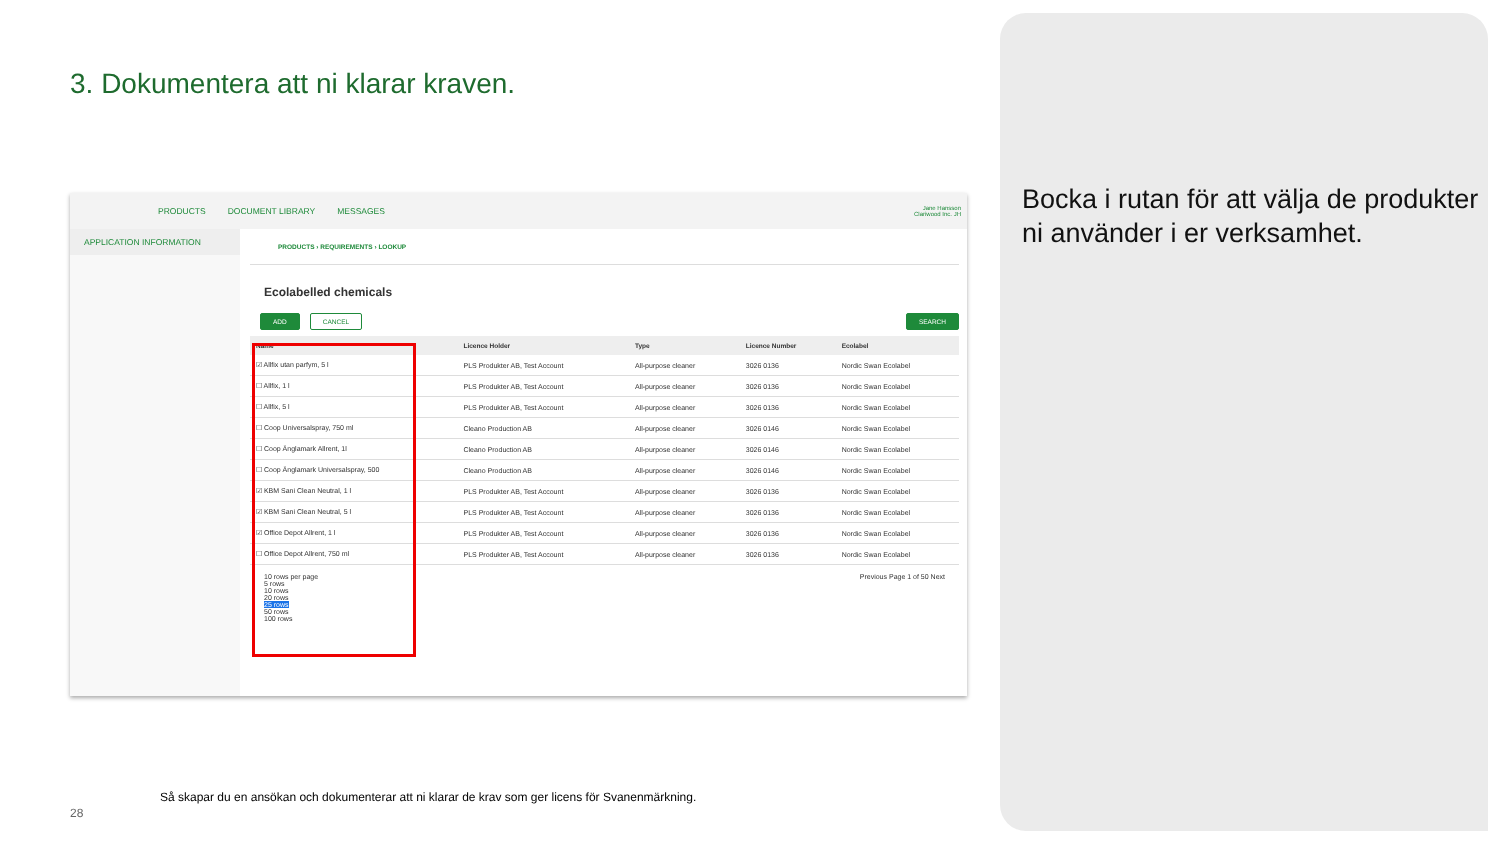3. Dokumentera att ni klarar kraven.
Bocka i rutan för att välja de produkter ni använder i er verksamhet.
PRODUCTS DOCUMENT LIBRARY MESSAGES Jane Hansson
Clariwood Inc. JH
APPLICATION INFORMATION
PRODUCTS › REQUIREMENTS › LOOKUP
Ecolabelled chemicals
ADD CANCEL SEARCH
| Name | Licence Holder | Type | Licence Number | Ecolabel |
| --- | --- | --- | --- | --- |
| ☑ Allfix utan parfym, 5 l | PLS Produkter AB, Test Account | All-purpose cleaner | 3026 0136 | Nordic Swan Ecolabel |
| ☐ Allfix, 1 l | PLS Produkter AB, Test Account | All-purpose cleaner | 3026 0136 | Nordic Swan Ecolabel |
| ☐ Allfix, 5 l | PLS Produkter AB, Test Account | All-purpose cleaner | 3026 0136 | Nordic Swan Ecolabel |
| ☐ Coop Universalspray, 750 ml | Cleano Production AB | All-purpose cleaner | 3026 0146 | Nordic Swan Ecolabel |
| ☐ Coop Änglamark Allrent, 1l | Cleano Production AB | All-purpose cleaner | 3026 0146 | Nordic Swan Ecolabel |
| ☐ Coop Änglamark Universalspray, 500 | Cleano Production AB | All-purpose cleaner | 3026 0146 | Nordic Swan Ecolabel |
| ☑ KBM Sani Clean Neutral, 1 l | PLS Produkter AB, Test Account | All-purpose cleaner | 3026 0136 | Nordic Swan Ecolabel |
| ☑ KBM Sani Clean Neutral, 5 l | PLS Produkter AB, Test Account | All-purpose cleaner | 3026 0136 | Nordic Swan Ecolabel |
| ☑ Office Depot Allrent, 1 l | PLS Produkter AB, Test Account | All-purpose cleaner | 3026 0136 | Nordic Swan Ecolabel |
| ☐ Office Depot Allrent, 750 ml | PLS Produkter AB, Test Account | All-purpose cleaner | 3026 0136 | Nordic Swan Ecolabel |
10 rows per page Previous Page 1 of 50 Next
5 rows
10 rows
20 rows
25 rows
50 rows
100 rows
Så skapar du en ansökan och dokumenterar att ni klarar de krav som ger licens för Svanenmärkning.
28